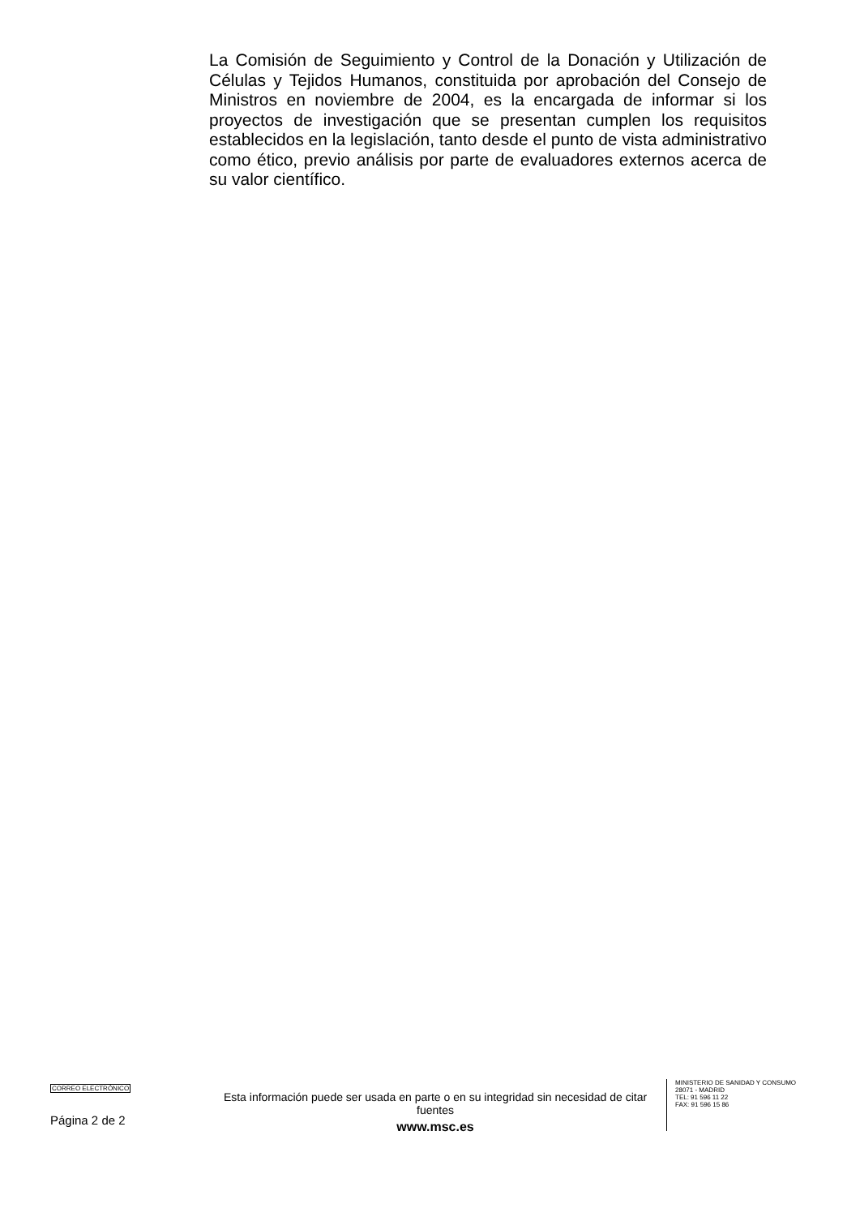La Comisión de Seguimiento y Control de la Donación y Utilización de Células y Tejidos Humanos, constituida por aprobación del Consejo de Ministros en noviembre de 2004, es la encargada de informar si los proyectos de investigación que se presentan cumplen los requisitos establecidos en la legislación, tanto desde el punto de vista administrativo como ético, previo análisis por parte de evaluadores externos acerca de su valor científico.
CORREO ELECTRÓNICO
Página 2 de 2
Esta información puede ser usada en parte o en su integridad sin necesidad de citar fuentes
www.msc.es
MINISTERIO DE SANIDAD Y CONSUMO
28071 - MADRID
TEL: 91 596 11 22
FAX: 91 596 15 86